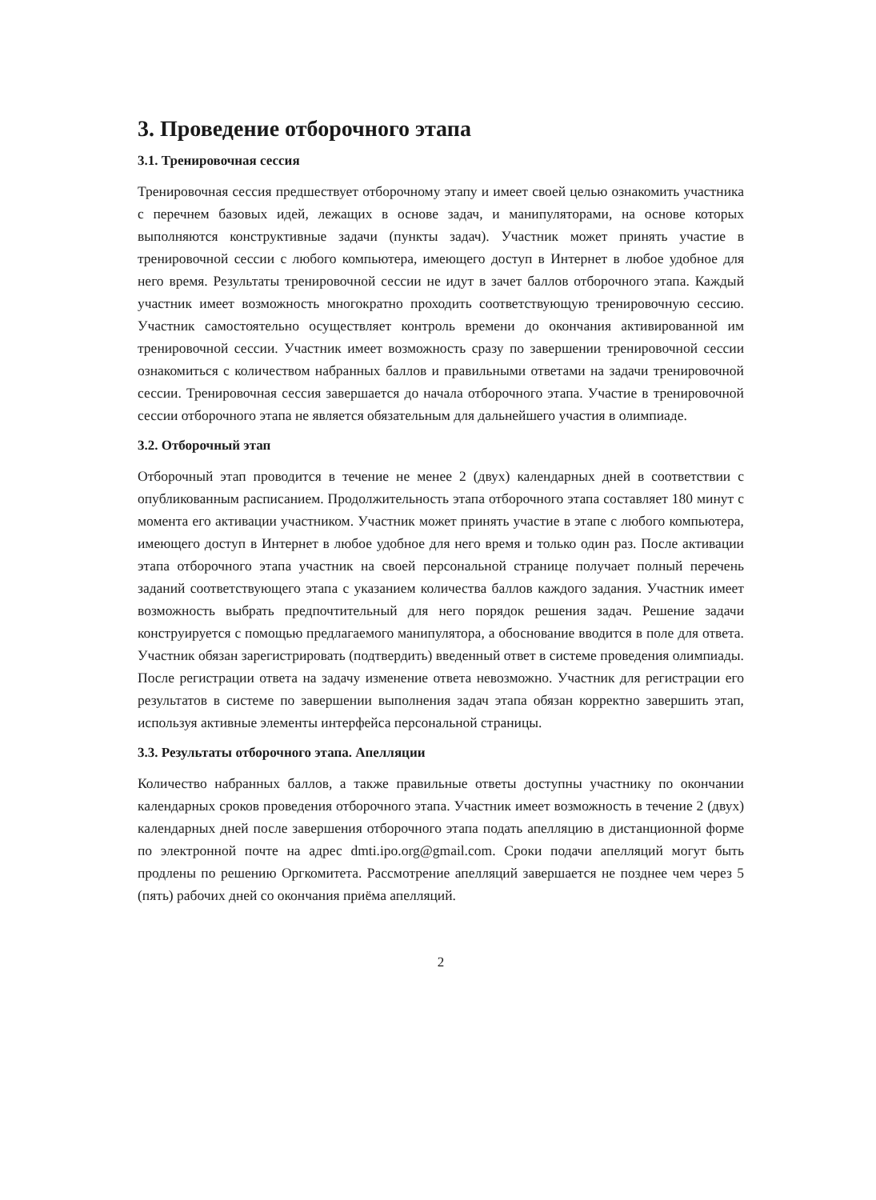3. Проведение отборочного этапа
3.1. Тренировочная сессия
Тренировочная сессия предшествует отборочному этапу и имеет своей целью ознакомить участника с перечнем базовых идей, лежащих в основе задач, и манипуляторами, на основе которых выполняются конструктивные задачи (пункты задач). Участник может принять участие в тренировочной сессии с любого компьютера, имеющего доступ в Интернет в любое удобное для него время. Результаты тренировочной сессии не идут в зачет баллов отборочного этапа. Каждый участник имеет возможность многократно проходить соответствующую тренировочную сессию. Участник самостоятельно осуществляет контроль времени до окончания активированной им тренировочной сессии. Участник имеет возможность сразу по завершении тренировочной сессии ознакомиться с количеством набранных баллов и правильными ответами на задачи тренировочной сессии. Тренировочная сессия завершается до начала отборочного этапа. Участие в тренировочной сессии отборочного этапа не является обязательным для дальнейшего участия в олимпиаде.
3.2. Отборочный этап
Отборочный этап проводится в течение не менее 2 (двух) календарных дней в соответствии с опубликованным расписанием. Продолжительность этапа отборочного этапа составляет 180 минут с момента его активации участником. Участник может принять участие в этапе с любого компьютера, имеющего доступ в Интернет в любое удобное для него время и только один раз. После активации этапа отборочного этапа участник на своей персональной странице получает полный перечень заданий соответствующего этапа с указанием количества баллов каждого задания. Участник имеет возможность выбрать предпочтительный для него порядок решения задач. Решение задачи конструируется с помощью предлагаемого манипулятора, а обоснование вводится в поле для ответа. Участник обязан зарегистрировать (подтвердить) введенный ответ в системе проведения олимпиады. После регистрации ответа на задачу изменение ответа невозможно. Участник для регистрации его результатов в системе по завершении выполнения задач этапа обязан корректно завершить этап, используя активные элементы интерфейса персональной страницы.
3.3. Результаты отборочного этапа. Апелляции
Количество набранных баллов, а также правильные ответы доступны участнику по окончании календарных сроков проведения отборочного этапа. Участник имеет возможность в течение 2 (двух) календарных дней после завершения отборочного этапа подать апелляцию в дистанционной форме по электронной почте на адрес dmti.ipo.org@gmail.com. Сроки подачи апелляций могут быть продлены по решению Оргкомитета. Рассмотрение апелляций завершается не позднее чем через 5 (пять) рабочих дней со окончания приёма апелляций.
2